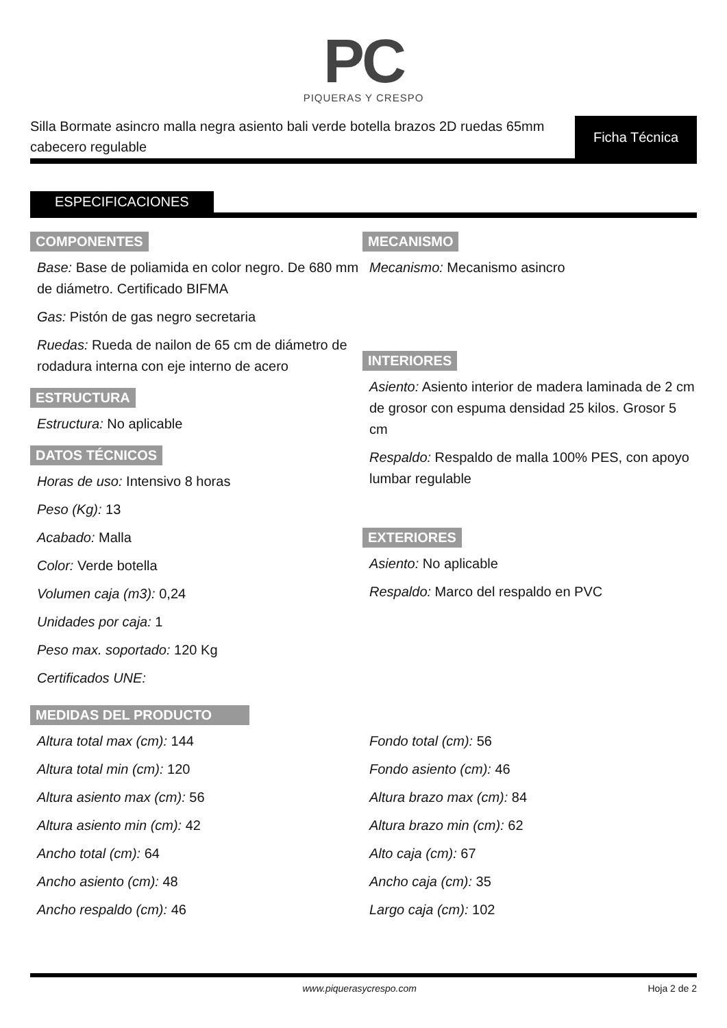PC
PIQUERAS Y CRESPO
Silla Bormate asincro malla negra asiento bali verde botella brazos 2D ruedas 65mm cabecero regulable
Ficha Técnica
ESPECIFICACIONES
COMPONENTES
Base: Base de poliamida en color negro. De 680 mm de diámetro. Certificado BIFMA
Gas: Pistón de gas negro secretaria
Ruedas: Rueda de nailon de 65 cm de diámetro de rodadura interna con eje interno de acero
ESTRUCTURA
Estructura: No aplicable
DATOS TÉCNICOS
Horas de uso: Intensivo 8 horas
Peso (Kg): 13
Acabado: Malla
Color: Verde botella
Volumen caja (m3): 0,24
Unidades por caja: 1
Peso max. soportado: 120 Kg
Certificados UNE:
MECANISMO
Mecanismo: Mecanismo asincro
INTERIORES
Asiento: Asiento interior de madera laminada de 2 cm de grosor con espuma densidad 25 kilos. Grosor 5 cm
Respaldo: Respaldo de malla 100% PES, con apoyo lumbar regulable
EXTERIORES
Asiento: No aplicable
Respaldo: Marco del respaldo en PVC
MEDIDAS DEL PRODUCTO
Altura total max (cm): 144
Altura total min (cm): 120
Altura asiento max (cm): 56
Altura asiento min (cm): 42
Ancho total (cm): 64
Ancho asiento (cm): 48
Ancho respaldo (cm): 46
Fondo total (cm): 56
Fondo asiento (cm): 46
Altura brazo max (cm): 84
Altura brazo min (cm): 62
Alto caja (cm): 67
Ancho caja (cm): 35
Largo caja (cm): 102
www.piquerasycrespo.com Hoja 2 de 2